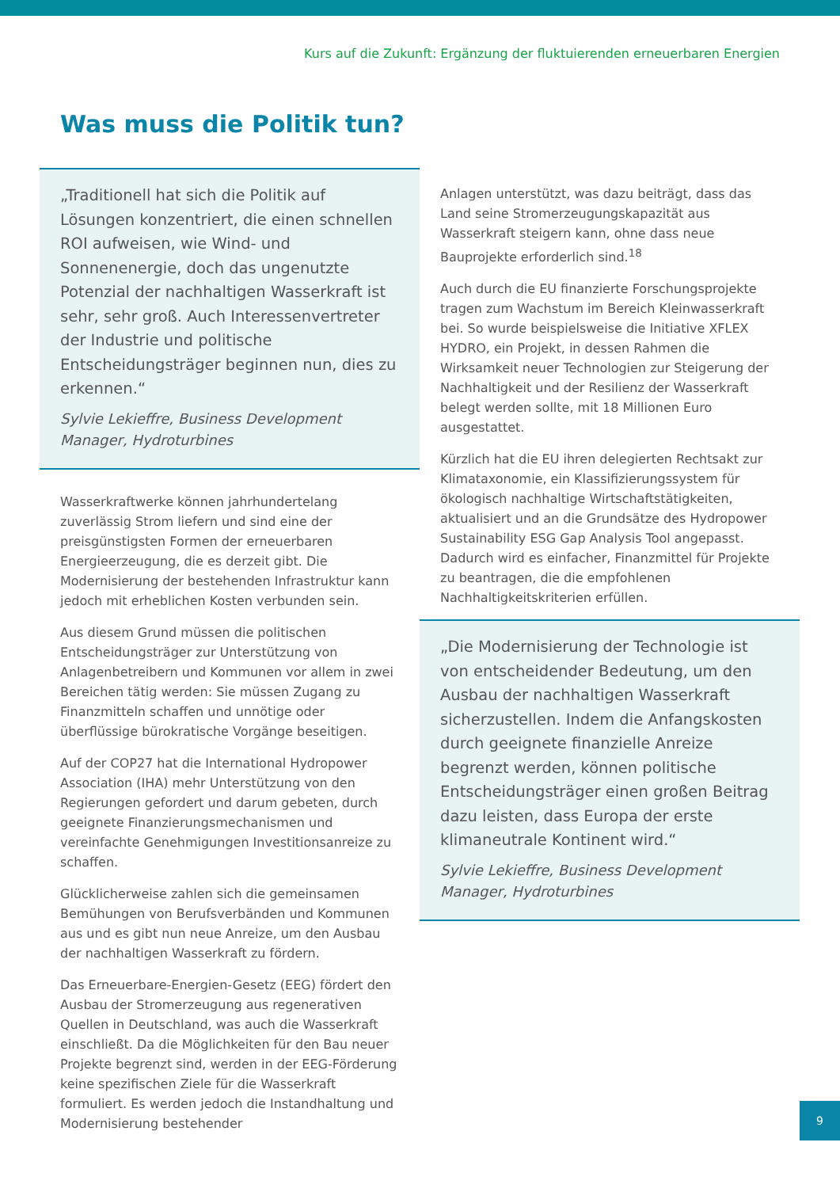Kurs auf die Zukunft: Ergänzung der fluktuierenden erneuerbaren Energien
Was muss die Politik tun?
„Traditionell hat sich die Politik auf Lösungen konzentriert, die einen schnellen ROI aufweisen, wie Wind- und Sonnenenergie, doch das ungenutzte Potenzial der nachhaltigen Wasserkraft ist sehr, sehr groß. Auch Interessenvertreter der Industrie und politische Entscheidungsträger beginnen nun, dies zu erkennen.“
Sylvie Lekieffre, Business Development Manager, Hydroturbines
Wasserkraftwerke können jahrhundertelang zuverlässig Strom liefern und sind eine der preisgünstigsten Formen der erneuerbaren Energieerzeugung, die es derzeit gibt. Die Modernisierung der bestehenden Infrastruktur kann jedoch mit erheblichen Kosten verbunden sein.
Aus diesem Grund müssen die politischen Entscheidungsträger zur Unterstützung von Anlagenbetreibern und Kommunen vor allem in zwei Bereichen tätig werden: Sie müssen Zugang zu Finanzmitteln schaffen und unnötige oder überflüssige bürokratische Vorgänge beseitigen.
Auf der COP27 hat die International Hydropower Association (IHA) mehr Unterstützung von den Regierungen gefordert und darum gebeten, durch geeignete Finanzierungsmechanismen und vereinfachte Genehmigungen Investitionsanreize zu schaffen.
Glücklicherweise zahlen sich die gemeinsamen Bemühungen von Berufsverbänden und Kommunen aus und es gibt nun neue Anreize, um den Ausbau der nachhaltigen Wasserkraft zu fördern.
Das Erneuerbare-Energien-Gesetz (EEG) fördert den Ausbau der Stromerzeugung aus regenerativen Quellen in Deutschland, was auch die Wasserkraft einschließt. Da die Möglichkeiten für den Bau neuer Projekte begrenzt sind, werden in der EEG-Förderung keine spezifischen Ziele für die Wasserkraft formuliert. Es werden jedoch die Instandhaltung und Modernisierung bestehender
Anlagen unterstützt, was dazu beiträgt, dass das Land seine Stromerzeugungskapazität aus Wasserkraft steigern kann, ohne dass neue Bauprojekte erforderlich sind.<sup>18</sup>
Auch durch die EU finanzierte Forschungsprojekte tragen zum Wachstum im Bereich Kleinwasserkraft bei. So wurde beispielsweise die Initiative XFLEX HYDRO, ein Projekt, in dessen Rahmen die Wirksamkeit neuer Technologien zur Steigerung der Nachhaltigkeit und der Resilienz der Wasserkraft belegt werden sollte, mit 18 Millionen Euro ausgestattet.
Kürzlich hat die EU ihren delegierten Rechtsakt zur Klimataxonomie, ein Klassifizierungssystem für ökologisch nachhaltige Wirtschaftstätigkeiten, aktualisiert und an die Grundsätze des Hydropower Sustainability ESG Gap Analysis Tool angepasst. Dadurch wird es einfacher, Finanzmittel für Projekte zu beantragen, die die empfohlenen Nachhaltigkeitskriterien erfüllen.
„Die Modernisierung der Technologie ist von entscheidender Bedeutung, um den Ausbau der nachhaltigen Wasserkraft sicherzustellen. Indem die Anfangskosten durch geeignete finanzielle Anreize begrenzt werden, können politische Entscheidungsträger einen großen Beitrag dazu leisten, dass Europa der erste klimaneutrale Kontinent wird.“
Sylvie Lekieffre, Business Development Manager, Hydroturbines
9